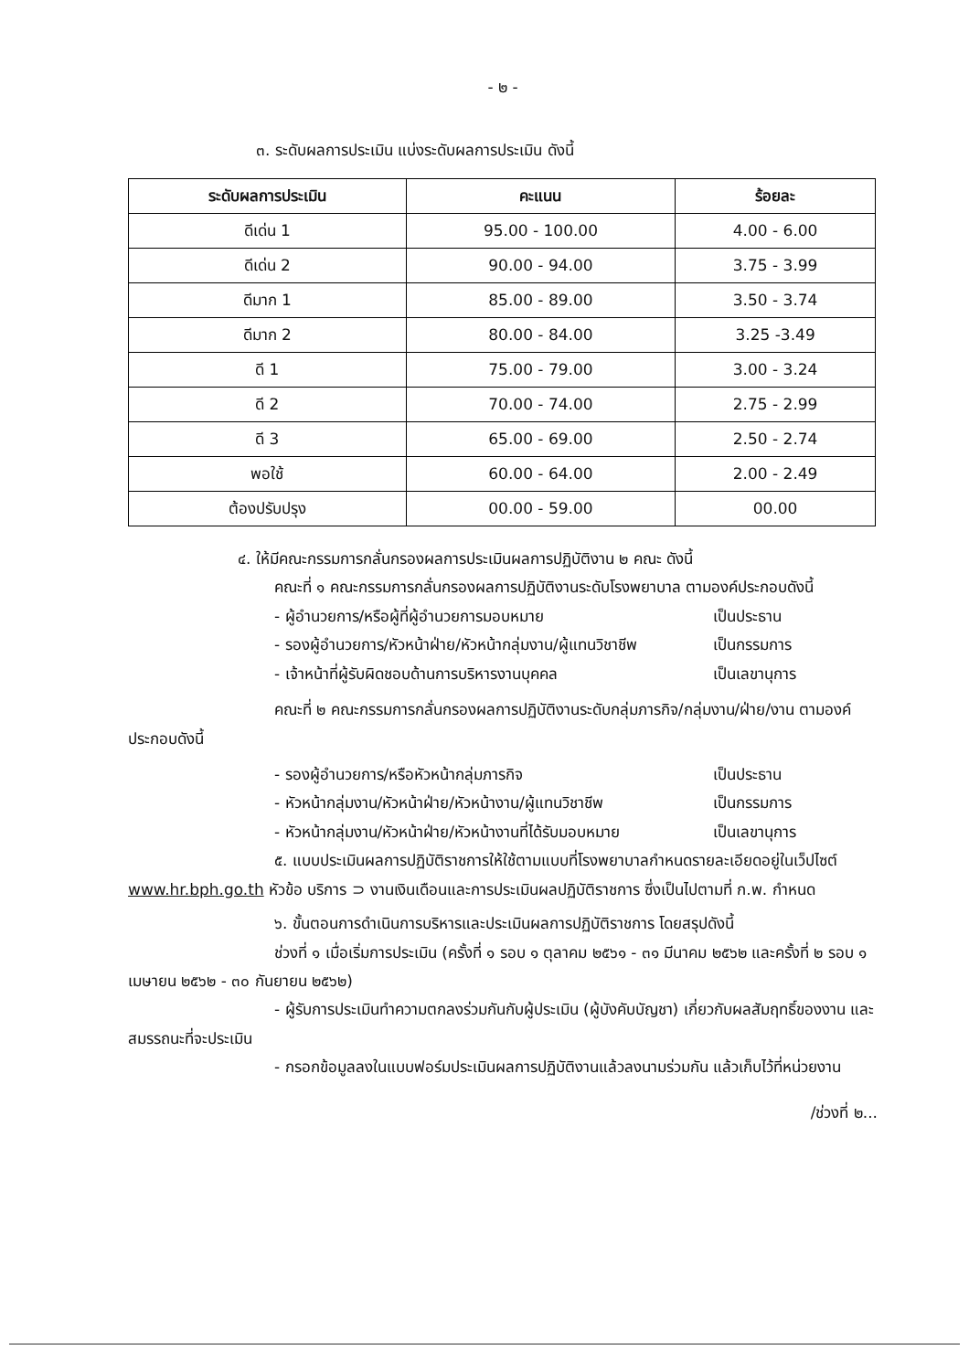- ๒ -
๓. ระดับผลการประเมิน แบ่งระดับผลการประเมิน ดังนี้
| ระดับผลการประเมิน | คะแนน | ร้อยละ |
| --- | --- | --- |
| ดีเด่น 1 | 95.00 - 100.00 | 4.00 - 6.00 |
| ดีเด่น 2 | 90.00 - 94.00 | 3.75 - 3.99 |
| ดีมาก 1 | 85.00 - 89.00 | 3.50 - 3.74 |
| ดีมาก 2 | 80.00 - 84.00 | 3.25 -3.49 |
| ดี 1 | 75.00 - 79.00 | 3.00 - 3.24 |
| ดี 2 | 70.00 - 74.00 | 2.75 - 2.99 |
| ดี 3 | 65.00 - 69.00 | 2.50 - 2.74 |
| พอใช้ | 60.00 - 64.00 | 2.00 - 2.49 |
| ต้องปรับปรุง | 00.00 - 59.00 | 00.00 |
๔. ให้มีคณะกรรมการกลั่นกรองผลการประเมินผลการปฏิบัติงาน ๒ คณะ ดังนี้
คณะที่ ๑ คณะกรรมการกลั่นกรองผลการปฏิบัติงานระดับโรงพยาบาล ตามองค์ประกอบดังนี้
- ผู้อำนวยการ/หรือผู้ที่ผู้อำนวยการมอบหมาย เป็นประธาน
- รองผู้อำนวยการ/หัวหน้าฝ่าย/หัวหน้ากลุ่มงาน/ผู้แทนวิชาชีพ เป็นกรรมการ
- เจ้าหน้าที่ผู้รับผิดชอบด้านการบริหารงานบุคคล เป็นเลขานุการ
คณะที่ ๒ คณะกรรมการกลั่นกรองผลการปฏิบัติงานระดับกลุ่มภารกิจ/กลุ่มงาน/ฝ่าย/งาน ตามองค์ประกอบดังนี้
- รองผู้อำนวยการ/หรือหัวหน้ากลุ่มภารกิจ เป็นประธาน
- หัวหน้ากลุ่มงาน/หัวหน้าฝ่าย/หัวหน้างาน/ผู้แทนวิชาชีพ เป็นกรรมการ
- หัวหน้ากลุ่มงาน/หัวหน้าฝ่าย/หัวหน้างานที่ได้รับมอบหมาย เป็นเลขานุการ
๕. แบบประเมินผลการปฏิบัติราชการให้ใช้ตามแบบที่โรงพยาบาลกำหนดรายละเอียดอยู่ในเว็ปไซต์ www.hr.bph.go.th หัวข้อ บริการ ⊃ งานเงินเดือนและการประเมินผลปฏิบัติราชการ ซึ่งเป็นไปตามที่ ก.พ. กำหนด
๖. ขั้นตอนการดำเนินการบริหารและประเมินผลการปฏิบัติราชการ โดยสรุปดังนี้
ช่วงที่ ๑ เมื่อเริ่มการประเมิน (ครั้งที่ ๑ รอบ ๑ ตุลาคม ๒๕๖๑ - ๓๑ มีนาคม ๒๕๖๒ และครั้งที่ ๒ รอบ ๑ เมษายน ๒๕๖๒ - ๓๐ กันยายน ๒๕๖๒)
- ผู้รับการประเมินทำความตกลงร่วมกันกับผู้ประเมิน (ผู้บังคับบัญชา) เกี่ยวกับผลสัมฤทธิ์ของงาน และสมรรถนะที่จะประเมิน
- กรอกข้อมูลลงในแบบฟอร์มประเมินผลการปฏิบัติงานแล้วลงนามร่วมกัน แล้วเก็บไว้ที่หน่วยงาน
/ช่วงที่ ๒...